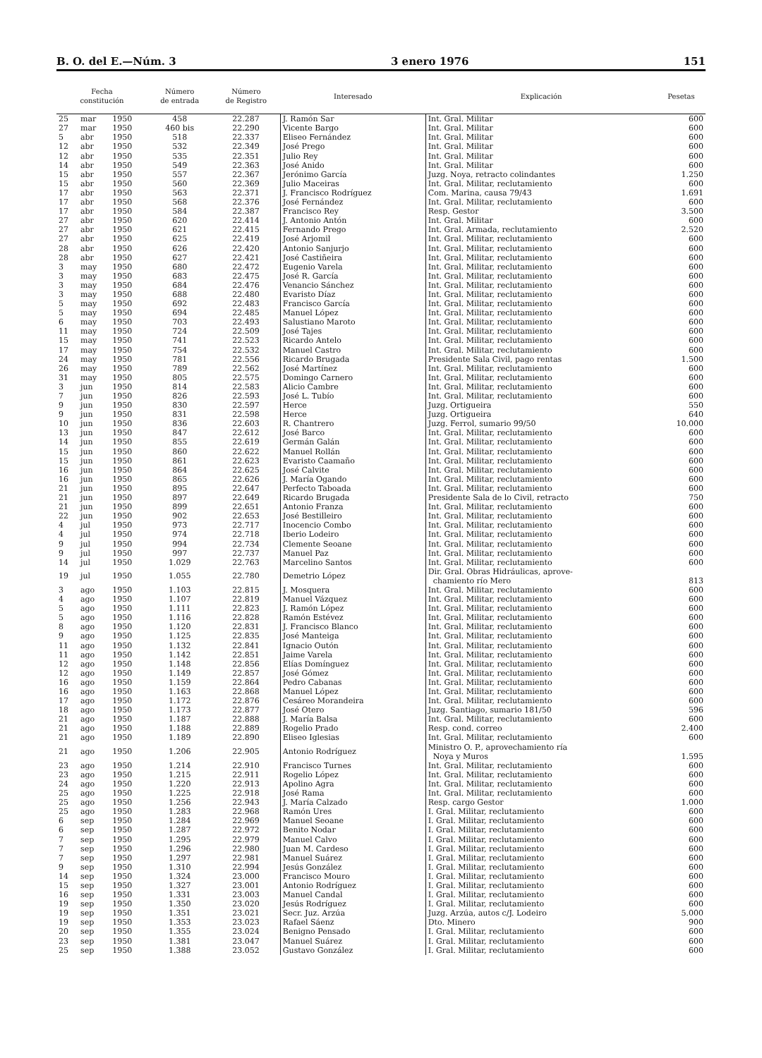B. O. del E.—Núm. 3 3 enero 1976 151
| Fecha constitución | | | Número de entrada | Número de Registro | Interesado | Explicación | Pesetas |
| --- | --- | --- | --- | --- | --- | --- | --- |
| 25 | mar | 1950 | 458 | 22.287 | J. Ramón Sar | Int. Gral. Militar | 600 |
| 27 | mar | 1950 | 460 bis | 22.290 | Vicente Bargo | Int. Gral. Militar | 600 |
| 5 | abr | 1950 | 518 | 22.337 | Eliseo Fernández | Int. Gral. Militar | 600 |
| 12 | abr | 1950 | 532 | 22.349 | José Prego | Int. Gral. Militar | 600 |
| 12 | abr | 1950 | 535 | 22.351 | Julio Rey | Int. Gral. Militar | 600 |
| 14 | abr | 1950 | 549 | 22.363 | José Anido | Int. Gral. Militar | 600 |
| 15 | abr | 1950 | 557 | 22.367 | Jerónimo García | Juzg. Noya, retracto colindantes | 1.250 |
| 15 | abr | 1950 | 560 | 22.369 | Julio Maceiras | Int. Gral. Militar, reclutamiento | 600 |
| 17 | abr | 1950 | 563 | 22.371 | J. Francisco Rodríguez | Com. Marina, causa 79/43 | 1.691 |
| 17 | abr | 1950 | 568 | 22.376 | José Fernández | Int. Gral. Militar, reclutamiento | 600 |
| 17 | abr | 1950 | 584 | 22.387 | Francisco Rey | Resp. Gestor | 3.500 |
| 27 | abr | 1950 | 620 | 22.414 | J. Antonio Antón | Int. Gral. Militar | 600 |
| 27 | abr | 1950 | 621 | 22.415 | Fernando Prego | Int. Gral. Armada, reclutamiento | 2.520 |
| 27 | abr | 1950 | 625 | 22.419 | José Arjomil | Int. Gral. Militar, reclutamiento | 600 |
| 28 | abr | 1950 | 626 | 22.420 | Antonio Sanjurjo | Int. Gral. Militar, reclutamiento | 600 |
| 28 | abr | 1950 | 627 | 22.421 | José Castiñeira | Int. Gral. Militar, reclutamiento | 600 |
| 3 | may | 1950 | 680 | 22.472 | Eugenio Varela | Int. Gral. Militar, reclutamiento | 600 |
| 3 | may | 1950 | 683 | 22.475 | José R. García | Int. Gral. Militar, reclutamiento | 600 |
| 3 | may | 1950 | 684 | 22.476 | Venancio Sánchez | Int. Gral. Militar, reclutamiento | 600 |
| 3 | may | 1950 | 688 | 22.480 | Evaristo Díaz | Int. Gral. Militar, reclutamiento | 600 |
| 5 | may | 1950 | 692 | 22.483 | Francisco García | Int. Gral. Militar, reclutamiento | 600 |
| 5 | may | 1950 | 694 | 22.485 | Manuel López | Int. Gral. Militar, reclutamiento | 600 |
| 6 | may | 1950 | 703 | 22.493 | Salustiano Maroto | Int. Gral. Militar, reclutamiento | 600 |
| 11 | may | 1950 | 724 | 22.509 | José Tajes | Int. Gral. Militar, reclutamiento | 600 |
| 15 | may | 1950 | 741 | 22.523 | Ricardo Antelo | Int. Gral. Militar, reclutamiento | 600 |
| 17 | may | 1950 | 754 | 22.532 | Manuel Castro | Int. Gral. Militar, reclutamiento | 600 |
| 24 | may | 1950 | 781 | 22.556 | Ricardo Brugada | Presidente Sala Civil, pago rentas | 1.500 |
| 26 | may | 1950 | 789 | 22.562 | José Martínez | Int. Gral. Militar, reclutamiento | 600 |
| 31 | may | 1950 | 805 | 22.575 | Domingo Carnero | Int. Gral. Militar, reclutamiento | 600 |
| 3 | jun | 1950 | 814 | 22.583 | Alicio Cambre | Int. Gral. Militar, reclutamiento | 600 |
| 7 | jun | 1950 | 826 | 22.593 | José L. Tubío | Int. Gral. Militar, reclutamiento | 600 |
| 9 | jun | 1950 | 830 | 22.597 | Herce | Juzg. Ortigueira | 550 |
| 9 | jun | 1950 | 831 | 22.598 | Herce | Juzg. Ortigueira | 640 |
| 10 | jun | 1950 | 836 | 22.603 | R. Chantrero | Juzg. Ferrol, sumario 99/50 | 10.000 |
| 13 | jun | 1950 | 847 | 22.612 | José Barco | Int. Gral. Militar, reclutamiento | 600 |
| 14 | jun | 1950 | 855 | 22.619 | Germán Galán | Int. Gral. Militar, reclutamiento | 600 |
| 15 | jun | 1950 | 860 | 22.622 | Manuel Rollán | Int. Gral. Militar, reclutamiento | 600 |
| 15 | jun | 1950 | 861 | 22.623 | Evaristo Caamaño | Int. Gral. Militar, reclutamiento | 600 |
| 16 | jun | 1950 | 864 | 22.625 | José Calvite | Int. Gral. Militar, reclutamiento | 600 |
| 16 | jun | 1950 | 865 | 22.626 | J. María Ogando | Int. Gral. Militar, reclutamiento | 600 |
| 21 | jun | 1950 | 895 | 22.647 | Perfecto Taboada | Int. Gral. Militar, reclutamiento | 600 |
| 21 | jun | 1950 | 897 | 22.649 | Ricardo Brugada | Presidente Sala de lo Civil, retracto | 750 |
| 21 | jun | 1950 | 899 | 22.651 | Antonio Franza | Int. Gral. Militar, reclutamiento | 600 |
| 22 | jun | 1950 | 902 | 22.653 | José Bestilleiro | Int. Gral. Militar, reclutamiento | 600 |
| 4 | jul | 1950 | 973 | 22.717 | Inocencio Combo | Int. Gral. Militar, reclutamiento | 600 |
| 4 | jul | 1950 | 974 | 22.718 | Iberio Lodeiro | Int. Gral. Militar, reclutamiento | 600 |
| 9 | jul | 1950 | 994 | 22.734 | Clemente Seoane | Int. Gral. Militar, reclutamiento | 600 |
| 9 | jul | 1950 | 997 | 22.737 | Manuel Paz | Int. Gral. Militar, reclutamiento | 600 |
| 14 | jul | 1950 | 1.029 | 22.763 | Marcelino Santos | Int. Gral. Militar, reclutamiento | 600 |
| 19 | jul | 1950 | 1.055 | 22.780 | Demetrio López | Dir. Gral. Obras Hidráulicas, aprove- chamiento río Mero | 813 |
| 3 | ago | 1950 | 1.103 | 22.815 | J. Mosquera | Int. Gral. Militar, reclutamiento | 600 |
| 4 | ago | 1950 | 1.107 | 22.819 | Manuel Vázquez | Int. Gral. Militar, reclutamiento | 600 |
| 5 | ago | 1950 | 1.111 | 22.823 | J. Ramón López | Int. Gral. Militar, reclutamiento | 600 |
| 5 | ago | 1950 | 1.116 | 22.828 | Ramón Estévez | Int. Gral. Militar, reclutamiento | 600 |
| 8 | ago | 1950 | 1.120 | 22.831 | J. Francisco Blanco | Int. Gral. Militar, reclutamiento | 600 |
| 9 | ago | 1950 | 1.125 | 22.835 | José Manteiga | Int. Gral. Militar, reclutamiento | 600 |
| 11 | ago | 1950 | 1.132 | 22.841 | Ignacio Outón | Int. Gral. Militar, reclutamiento | 600 |
| 11 | ago | 1950 | 1.142 | 22.851 | Jaime Varela | Int. Gral. Militar, reclutamiento | 600 |
| 12 | ago | 1950 | 1.148 | 22.856 | Elías Domínguez | Int. Gral. Militar, reclutamiento | 600 |
| 12 | ago | 1950 | 1.149 | 22.857 | José Gómez | Int. Gral. Militar, reclutamiento | 600 |
| 16 | ago | 1950 | 1.159 | 22.864 | Pedro Cabanas | Int. Gral. Militar, reclutamiento | 600 |
| 16 | ago | 1950 | 1.163 | 22.868 | Manuel López | Int. Gral. Militar, reclutamiento | 600 |
| 17 | ago | 1950 | 1.172 | 22.876 | Cesáreo Morandeira | Int. Gral. Militar, reclutamiento | 600 |
| 18 | ago | 1950 | 1.173 | 22.877 | José Otero | Juzg. Santiago, sumario 181/50 | 596 |
| 21 | ago | 1950 | 1.187 | 22.888 | J. María Balsa | Int. Gral. Militar, reclutamiento | 600 |
| 21 | ago | 1950 | 1.188 | 22.889 | Rogelio Prado | Resp. cond. correo | 2.400 |
| 21 | ago | 1950 | 1.189 | 22.890 | Eliseo Iglesias | Int. Gral. Militar, reclutamiento | 600 |
| 21 | ago | 1950 | 1.206 | 22.905 | Antonio Rodríguez | Ministro O. P., aprovechamiento ría Noya y Muros | 1.595 |
| 23 | ago | 1950 | 1.214 | 22.910 | Francisco Turnes | Int. Gral. Militar, reclutamiento | 600 |
| 23 | ago | 1950 | 1.215 | 22.911 | Rogelio López | Int. Gral. Militar, reclutamiento | 600 |
| 24 | ago | 1950 | 1.220 | 22.913 | Apolino Agra | Int. Gral. Militar, reclutamiento | 600 |
| 25 | ago | 1950 | 1.225 | 22.918 | José Rama | Int. Gral. Militar, reclutamiento | 600 |
| 25 | ago | 1950 | 1.256 | 22.943 | J. María Calzado | Resp. cargo Gestor | 1.000 |
| 25 | ago | 1950 | 1.283 | 22.968 | Ramón Ures | I. Gral. Militar, reclutamiento | 600 |
| 6 | sep | 1950 | 1.284 | 22.969 | Manuel Seoane | I. Gral. Militar, reclutamiento | 600 |
| 6 | sep | 1950 | 1.287 | 22.972 | Benito Nodar | I. Gral. Militar, reclutamiento | 600 |
| 7 | sep | 1950 | 1.295 | 22.979 | Manuel Calvo | I. Gral. Militar, reclutamiento | 600 |
| 7 | sep | 1950 | 1.296 | 22.980 | Juan M. Cardeso | I. Gral. Militar, reclutamiento | 600 |
| 7 | sep | 1950 | 1.297 | 22.981 | Manuel Suárez | I. Gral. Militar, reclutamiento | 600 |
| 9 | sep | 1950 | 1.310 | 22.994 | Jesús González | I. Gral. Militar, reclutamiento | 600 |
| 14 | sep | 1950 | 1.324 | 23.000 | Francisco Mouro | I. Gral. Militar, reclutamiento | 600 |
| 15 | sep | 1950 | 1.327 | 23.001 | Antonio Rodríguez | I. Gral. Militar, reclutamiento | 600 |
| 16 | sep | 1950 | 1.331 | 23.003 | Manuel Candal | I. Gral. Militar, reclutamiento | 600 |
| 19 | sep | 1950 | 1.350 | 23.020 | Jesús Rodríguez | I. Gral. Militar, reclutamiento | 600 |
| 19 | sep | 1950 | 1.351 | 23.021 | Secr. Juz. Arzúa | Juzg. Arzúa, autos c/J. Lodeiro | 5.000 |
| 19 | sep | 1950 | 1.353 | 23.023 | Rafael Sáenz | Dto. Minero | 900 |
| 20 | sep | 1950 | 1.355 | 23.024 | Benigno Pensado | I. Gral. Militar, reclutamiento | 600 |
| 23 | sep | 1950 | 1.381 | 23.047 | Manuel Suárez | I. Gral. Militar, reclutamiento | 600 |
| 25 | sep | 1950 | 1.388 | 23.052 | Gustavo González | I. Gral. Militar, reclutamiento | 600 |